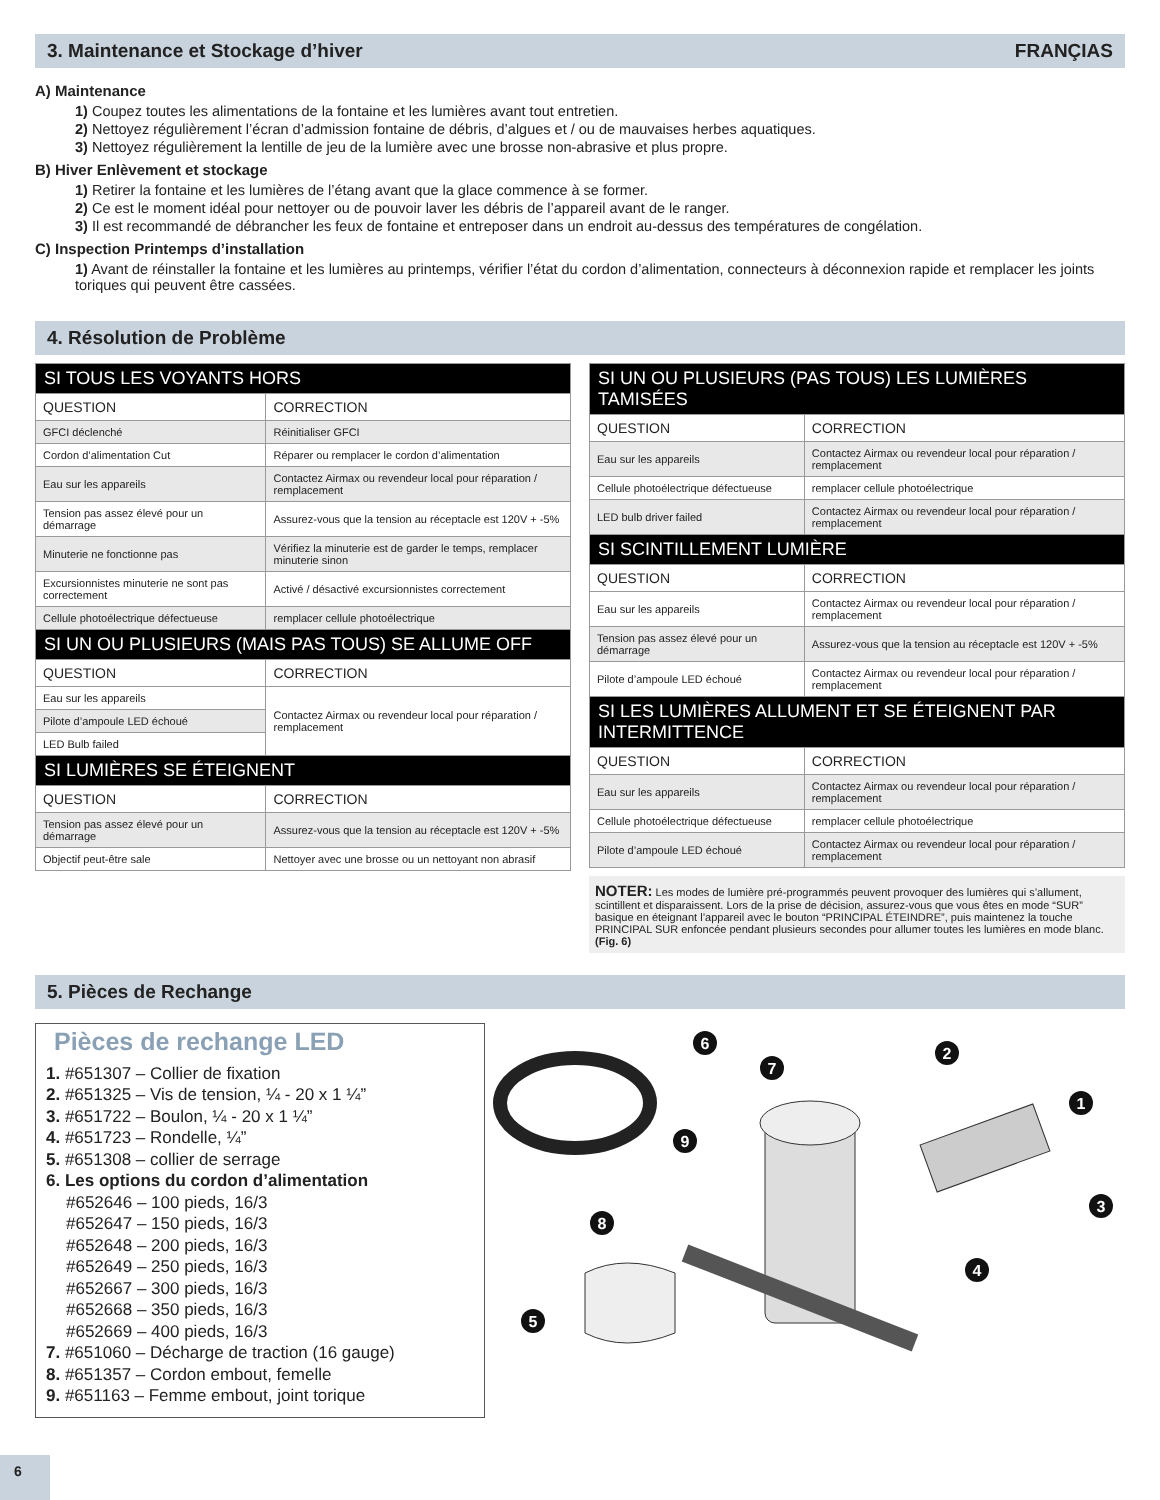3. Maintenance et Stockage d’hiver FRANÇIAS
A) Maintenance
1) Coupez toutes les alimentations de la fontaine et les lumières avant tout entretien.
2) Nettoyez régulièrement l’écran d’admission fontaine de débris, d’algues et / ou de mauvaises herbes aquatiques.
3) Nettoyez régulièrement la lentille de jeu de la lumière avec une brosse non-abrasive et plus propre.
B) Hiver Enlèvement et stockage
1) Retirer la fontaine et les lumières de l’étang avant que la glace commence à se former.
2) Ce est le moment idéal pour nettoyer ou de pouvoir laver les débris de l’appareil avant de le ranger.
3) Il est recommandé de débrancher les feux de fontaine et entreposer dans un endroit au-dessus des températures de congélation.
C) Inspection Printemps d’installation
1) Avant de réinstaller la fontaine et les lumières au printemps, vérifier l’état du cordon d’alimentation, connecteurs à déconnexion rapide et remplacer les joints toriques qui peuvent être cassées.
4. Résolution de Problème
| SI TOUS LES VOYANTS HORS | |
| --- | --- |
| QUESTION | CORRECTION |
| GFCI déclenché | Réinitialiser GFCI |
| Cordon d’alimentation Cut | Réparer ou remplacer le cordon d’alimentation |
| Eau sur les appareils | Contactez Airmax ou revendeur local pour réparation / remplacement |
| Tension pas assez élevé pour un démarrage | Assurez-vous que la tension au réceptacle est 120V + -5% |
| Minuterie ne fonctionne pas | Vérifiez la minuterie est de garder le temps, remplacer minuterie sinon |
| Excursionnistes minuterie ne sont pas correctement | Activé / désactivé excursionnistes correctement |
| Cellule photoélectrique défectueuse | remplacer cellule photoélectrique |
| SI UN OU PLUSIEURS (MAIS PAS TOUS) SE ALLUME OFF | |
| QUESTION | CORRECTION |
| Eau sur les appareils | Contactez Airmax ou revendeur local pour réparation / remplacement |
| Pilote d’ampoule LED échoué | |
| LED Bulb failed | |
| SI LUMIÈRES SE ÉTEIGNENT | |
| QUESTION | CORRECTION |
| Tension pas assez élevé pour un démarrage | Assurez-vous que la tension au réceptacle est 120V + -5% |
| Objectif peut-être sale | Nettoyer avec une brosse ou un nettoyant non abrasif |
| SI UN OU PLUSIEURS (PAS TOUS) LES LUMIÈRES TAMISÉES | |
| --- | --- |
| QUESTION | CORRECTION |
| Eau sur les appareils | Contactez Airmax ou revendeur local pour réparation / remplacement |
| Cellule photoélectrique défectueuse | remplacer cellule photoélectrique |
| LED bulb driver failed | Contactez Airmax ou revendeur local pour réparation / remplacement |
| SI SCINTILLEMENT LUMIÈRE | |
| QUESTION | CORRECTION |
| Eau sur les appareils | Contactez Airmax ou revendeur local pour réparation / remplacement |
| Tension pas assez élevé pour un démarrage | Assurez-vous que la tension au réceptacle est 120V + -5% |
| Pilote d’ampoule LED échoué | Contactez Airmax ou revendeur local pour réparation / remplacement |
| SI LES LUMIÈRES ALLUMENT ET SE ÉTEIGNENT PAR INTERMITTENCE | |
| QUESTION | CORRECTION |
| Eau sur les appareils | Contactez Airmax ou revendeur local pour réparation / remplacement |
| Cellule photoélectrique défectueuse | remplacer cellule photoélectrique |
| Pilote d’ampoule LED échoué | Contactez Airmax ou revendeur local pour réparation / remplacement |
NOTER: Les modes de lumière pré-programmés peuvent provoquer des lumières qui s’allument, scintillent et disparaissent. Lors de la prise de décision, assurez-vous que vous êtes en mode “SUR” basique en éteignant l’appareil avec le bouton “PRINCIPAL ÉTEINDRE”, puis maintenez la touche PRINCIPAL SUR enfoncée pendant plusieurs secondes pour allumer toutes les lumières en mode blanc. (Fig. 6)
5. Pièces de Rechange
Pièces de rechange LED
1. #651307 – Collier de fixation
2. #651325 – Vis de tension, ¼ - 20 x 1 ¼”
3. #651722 – Boulon, ¼ - 20 x 1 ¼”
4. #651723 – Rondelle, ¼”
5. #651308 – collier de serrage
6. Les options du cordon d’alimentation
#652646 – 100 pieds, 16/3
#652647 – 150 pieds, 16/3
#652648 – 200 pieds, 16/3
#652649 – 250 pieds, 16/3
#652667 – 300 pieds, 16/3
#652668 – 350 pieds, 16/3
#652669 – 400 pieds, 16/3
7. #651060 – Décharge de traction (16 gauge)
8. #651357 – Cordon embout, femelle
9. #651163 – Femme embout, joint torique
6
7
9
8
5
2
1
3
4
6